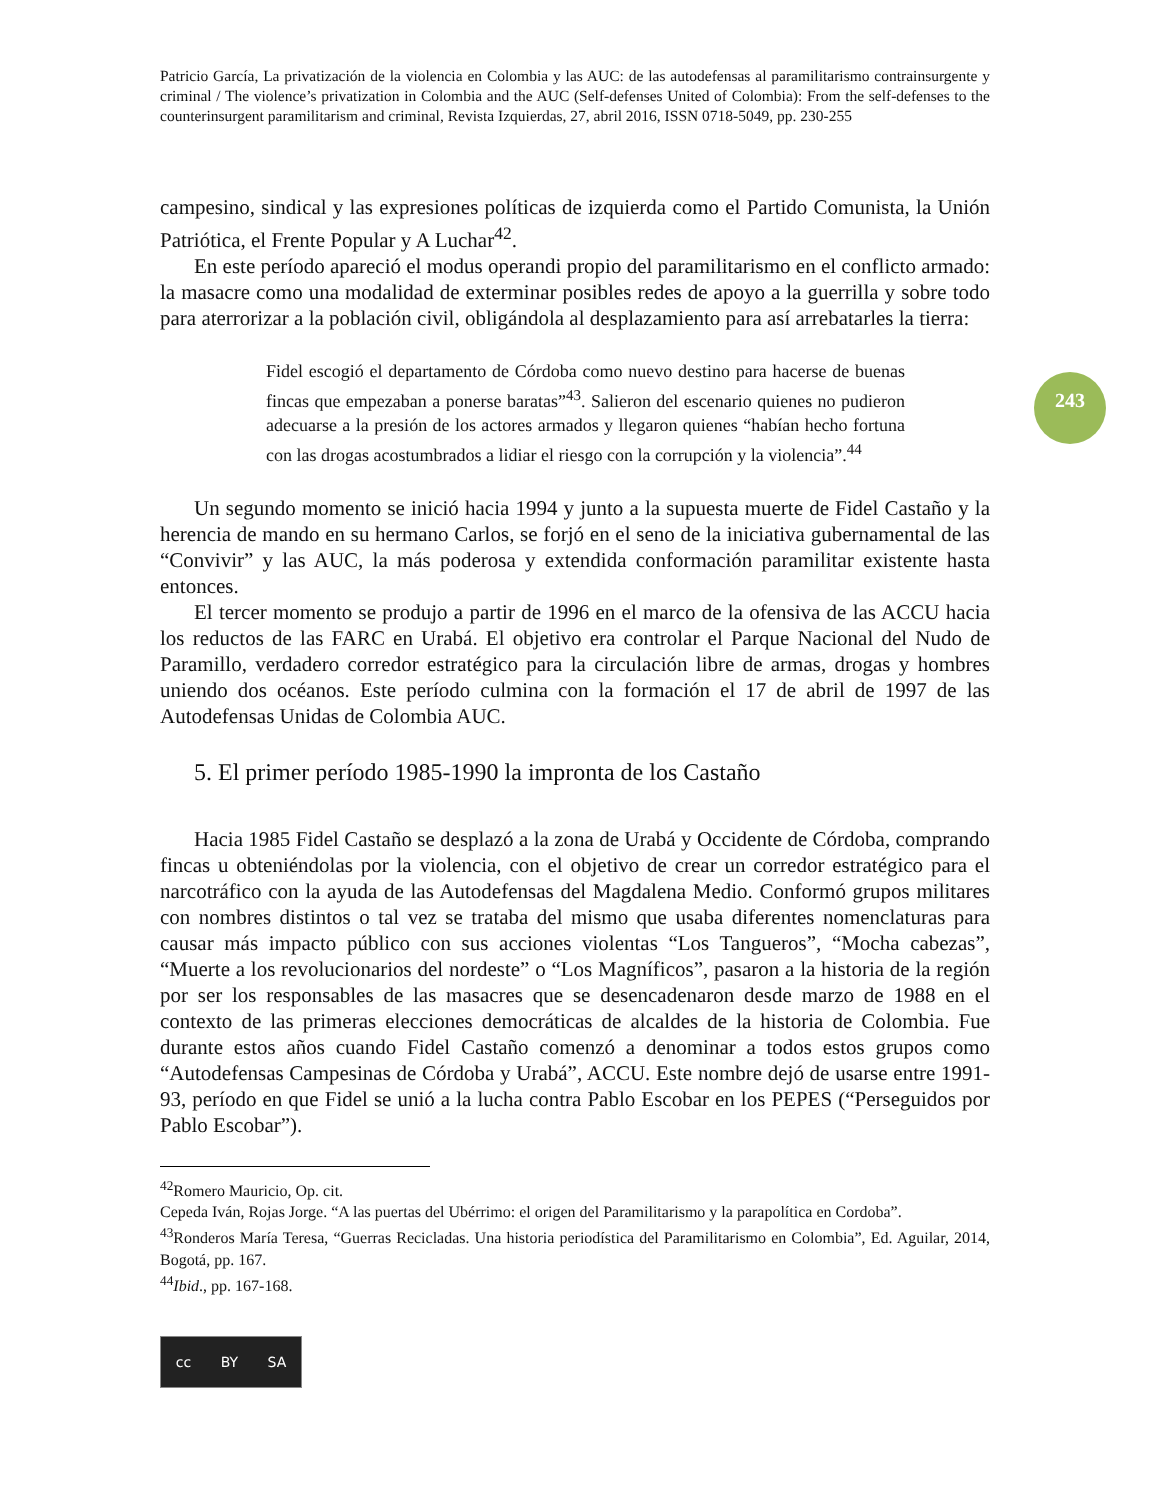243
Patricio García, La privatización de la violencia en Colombia y las AUC: de las autodefensas al paramilitarismo contrainsurgente y criminal / The violence’s privatization in Colombia and the AUC (Self-defenses United of Colombia): From the self-defenses to the counterinsurgent paramilitarism and criminal, Revista Izquierdas, 27, abril 2016, ISSN 0718-5049, pp. 230-255
campesino, sindical y las expresiones políticas de izquierda como el Partido Comunista, la Unión Patriótica, el Frente Popular y A Luchar<sup>42</sup>.
En este período apareció el modus operandi propio del paramilitarismo en el conflicto armado: la masacre como una modalidad de exterminar posibles redes de apoyo a la guerrilla y sobre todo para aterrorizar a la población civil, obligándola al desplazamiento para así arrebatarles la tierra:
Fidel escogió el departamento de Córdoba como nuevo destino para hacerse de buenas fincas que empezaban a ponerse baratas”<sup>43</sup>. Salieron del escenario quienes no pudieron adecuarse a la presión de los actores armados y llegaron quienes “habían hecho fortuna con las drogas acostumbrados a lidiar el riesgo con la corrupción y la violencia”.<sup>44</sup>
Un segundo momento se inició hacia 1994 y junto a la supuesta muerte de Fidel Castaño y la herencia de mando en su hermano Carlos, se forjó en el seno de la iniciativa gubernamental de las “Convivir” y las AUC, la más poderosa y extendida conformación paramilitar existente hasta entonces.
El tercer momento se produjo a partir de 1996 en el marco de la ofensiva de las ACCU hacia los reductos de las FARC en Urabá. El objetivo era controlar el Parque Nacional del Nudo de Paramillo, verdadero corredor estratégico para la circulación libre de armas, drogas y hombres uniendo dos océanos. Este período culmina con la formación el 17 de abril de 1997 de las Autodefensas Unidas de Colombia AUC.
5. El primer período 1985-1990 la impronta de los Castaño
Hacia 1985 Fidel Castaño se desplazó a la zona de Urabá y Occidente de Córdoba, comprando fincas u obteniéndolas por la violencia, con el objetivo de crear un corredor estratégico para el narcotráfico con la ayuda de las Autodefensas del Magdalena Medio. Conformó grupos militares con nombres distintos o tal vez se trataba del mismo que usaba diferentes nomenclaturas para causar más impacto público con sus acciones violentas “Los Tangueros”, “Mocha cabezas”, “Muerte a los revolucionarios del nordeste” o “Los Magníficos”, pasaron a la historia de la región por ser los responsables de las masacres que se desencadenaron desde marzo de 1988 en el contexto de las primeras elecciones democráticas de alcaldes de la historia de Colombia. Fue durante estos años cuando Fidel Castaño comenzó a denominar a todos estos grupos como “Autodefensas Campesinas de Córdoba y Urabá”, ACCU. Este nombre dejó de usarse entre 1991-93, período en que Fidel se unió a la lucha contra Pablo Escobar en los PEPES (“Perseguidos por Pablo Escobar”).
<sup>42</sup> Romero Mauricio, Op. cit.
Cepeda Iván, Rojas Jorge. “A las puertas del Ubérrimo: el origen del Paramilitarismo y la parapolítica en Cordoba”.
<sup>43</sup> Ronderos María Teresa, “Guerras Recicladas. Una historia periodística del Paramilitarismo en Colombia”, Ed. Aguilar, 2014, Bogotá, pp. 167.
<sup>44</sup> Ibid., pp. 167-168.
cc BY SA